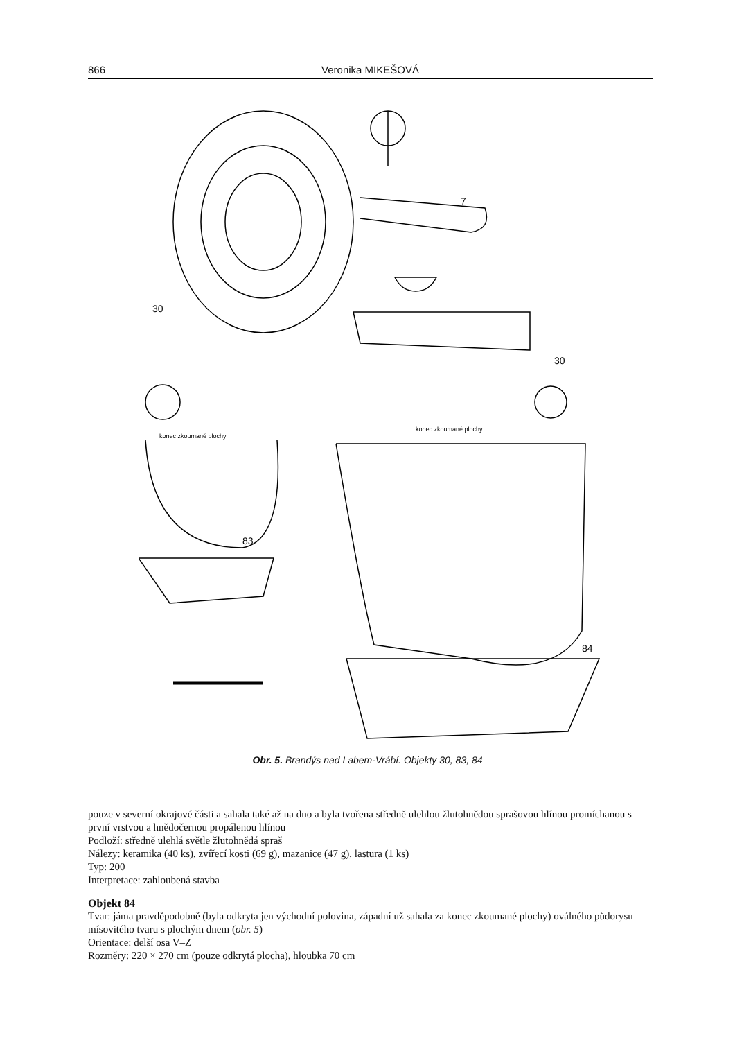866 Veronika MIKEŠOVÁ
30
7
30
83
84
konec zkoumané plochy
konec zkoumané plochy
Obr. 5. Brandýs nad Labem-Vrábí. Objekty 30, 83, 84
pouze v severní okrajové části a sahala také až na dno a byla tvořena středně ulehlou žlutohnědou sprašovou hlínou promíchanou s první vrstvou a hnědočernou propálenou hlínou
Podloží: středně ulehlá světle žlutohnědá spraš
Nálezy: keramika (40 ks), zvířecí kosti (69 g), mazanice (47 g), lastura (1 ks)
Typ: 200
Interpretace: zahloubená stavba
Objekt 84
Tvar: jáma pravděpodobně (byla odkryta jen východní polovina, západní už sahala za konec zkoumané plochy) oválného půdorysu mísovitého tvaru s plochým dnem (obr. 5)
Orientace: delší osa V–Z
Rozměry: 220 × 270 cm (pouze odkrytá plocha), hloubka 70 cm